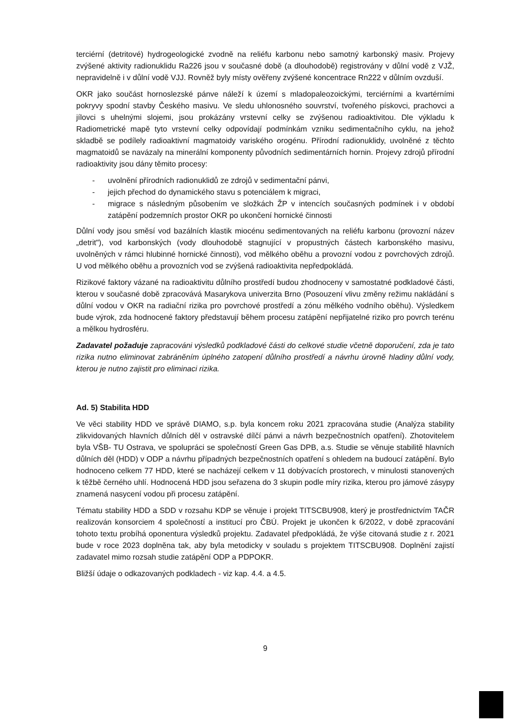terciérní (detritové) hydrogeologické zvodně na reliéfu karbonu nebo samotný karbonský masiv. Projevy zvýšené aktivity radionuklidu Ra226 jsou v současné době (a dlouhodobě) registrovány v důlní vodě z VJŽ, nepravidelně i v důlní vodě VJJ. Rovněž byly místy ověřeny zvýšené koncentrace Rn222 v důlním ovzduší.
OKR jako součást hornoslezské pánve náleží k území s mladopaleozoickými, terciérními a kvartérními pokryvy spodní stavby Českého masivu. Ve sledu uhlonosného souvrství, tvořeného pískovci, prachovci a jílovci s uhelnými slojemi, jsou prokázány vrstevní celky se zvýšenou radioaktivitou. Dle výkladu k Radiometrické mapě tyto vrstevní celky odpovídají podmínkám vzniku sedimentačního cyklu, na jehož skladbě se podílely radioaktivní magmatoidy variského orogénu. Přírodní radionuklidy, uvolněné z těchto magmatoidů se navázaly na minerální komponenty původních sedimentárních hornin. Projevy zdrojů přírodní radioaktivity jsou dány těmito procesy:
- uvolnění přírodních radionuklidů ze zdrojů v sedimentační pánvi,
- jejich přechod do dynamického stavu s potenciálem k migraci,
- migrace s následným působením ve složkách ŽP v intencích současných podmínek i v období zatápění podzemních prostor OKR po ukončení hornické činnosti
Důlní vody jsou směsí vod bazálních klastik miocénu sedimentovaných na reliéfu karbonu (provozní název „detrit"), vod karbonských (vody dlouhodobě stagnující v propustných částech karbonského masivu, uvolněných v rámci hlubinné hornické činnosti), vod mělkého oběhu a provozní vodou z povrchových zdrojů. U vod mělkého oběhu a provozních vod se zvýšená radioaktivita nepředpokládá.
Rizikové faktory vázané na radioaktivitu důlního prostředí budou zhodnoceny v samostatné podkladové části, kterou v současné době zpracovává Masarykova univerzita Brno (Posouzení vlivu změny režimu nakládání s důlní vodou v OKR na radiační rizika pro povrchové prostředí a zónu mělkého vodního oběhu). Výsledkem bude výrok, zda hodnocené faktory představují během procesu zatápění nepřijatelné riziko pro povrch terénu a mělkou hydrosféru.
Zadavatel požaduje zapracováni výsledků podkladové části do celkové studie včetně doporučení, zda je tato rizika nutno eliminovat zabráněním úplného zatopení důlního prostředí a návrhu úrovně hladiny důlní vody, kterou je nutno zajistit pro eliminaci rizika.
Ad. 5) Stabilita HDD
Ve věci stability HDD ve správě DIAMO, s.p. byla koncem roku 2021 zpracována studie (Analýza stability zlikvidovaných hlavních důlních děl v ostravské dílčí pánvi a návrh bezpečnostních opatření). Zhotovitelem byla VŠB- TU Ostrava, ve spolupráci se společností Green Gas DPB, a.s. Studie se věnuje stabilitě hlavních důlních děl (HDD) v ODP a návrhu případných bezpečnostních opatření s ohledem na budoucí zatápění. Bylo hodnoceno celkem 77 HDD, které se nacházejí celkem v 11 dobývacích prostorech, v minulosti stanovených k těžbě černého uhlí. Hodnocená HDD jsou seřazena do 3 skupin podle míry rizika, kterou pro jámové zásypy znamená nasycení vodou při procesu zatápění.
Tématu stability HDD a SDD v rozsahu KDP se věnuje i projekt TITSCBU908, který je prostřednictvím TAČR realizován konsorciem 4 společností a institucí pro ČBÚ. Projekt je ukončen k 6/2022, v době zpracování tohoto textu probíhá oponentura výsledků projektu. Zadavatel předpokládá, že výše citovaná studie z r. 2021 bude v roce 2023 doplněna tak, aby byla metodicky v souladu s projektem TITSCBU908. Doplnění zajistí zadavatel mimo rozsah studie zatápění ODP a PDPOKR.
Bližší údaje o odkazovaných podkladech - viz kap. 4.4. a 4.5.
9